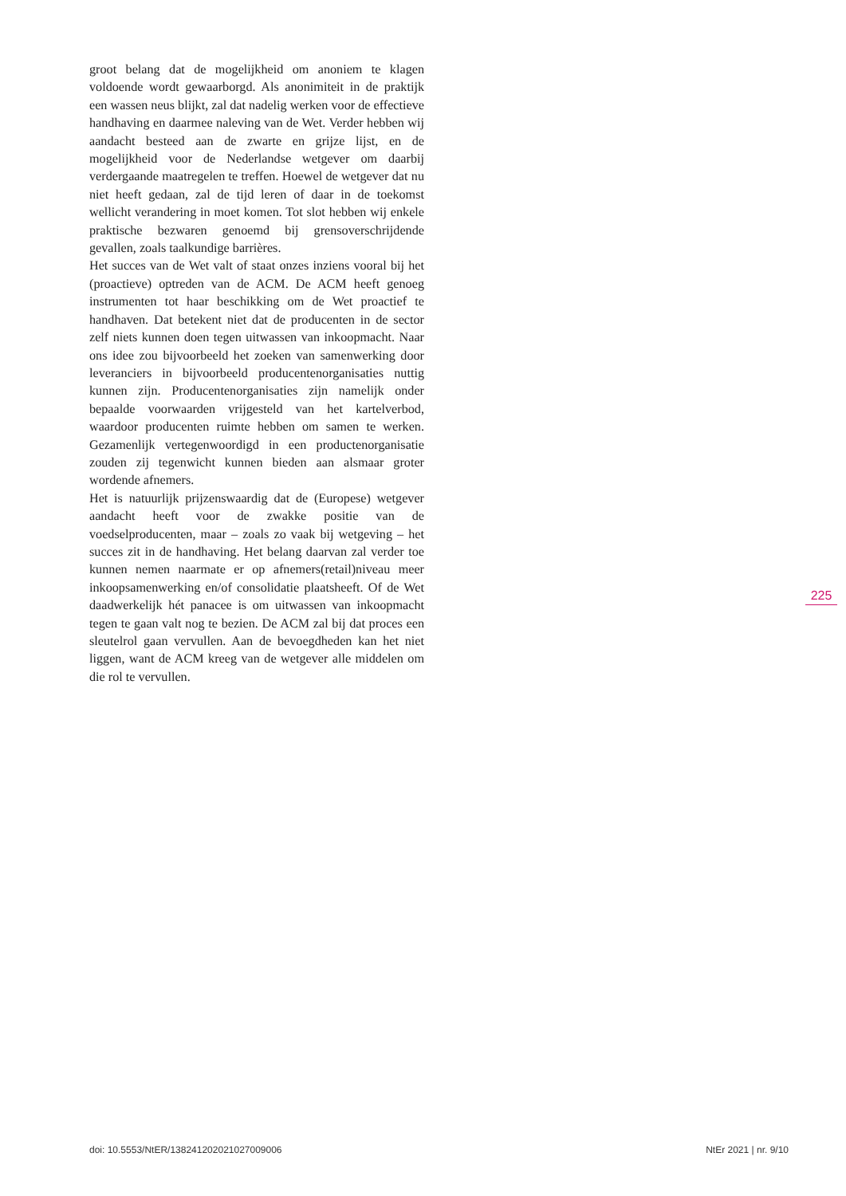groot belang dat de mogelijkheid om anoniem te klagen voldoende wordt gewaarborgd. Als anonimiteit in de praktijk een wassen neus blijkt, zal dat nadelig werken voor de effectieve handhaving en daarmee naleving van de Wet. Verder hebben wij aandacht besteed aan de zwarte en grijze lijst, en de mogelijkheid voor de Nederlandse wetgever om daarbij verdergaande maatregelen te treffen. Hoewel de wetgever dat nu niet heeft gedaan, zal de tijd leren of daar in de toekomst wellicht verandering in moet komen. Tot slot hebben wij enkele praktische bezwaren genoemd bij grensoverschrijdende gevallen, zoals taalkundige barrières.
Het succes van de Wet valt of staat onzes inziens vooral bij het (proactieve) optreden van de ACM. De ACM heeft genoeg instrumenten tot haar beschikking om de Wet proactief te handhaven. Dat betekent niet dat de producenten in de sector zelf niets kunnen doen tegen uitwassen van inkoopmacht. Naar ons idee zou bijvoorbeeld het zoeken van samenwerking door leveranciers in bijvoorbeeld producentenorganisaties nuttig kunnen zijn. Producentenorganisaties zijn namelijk onder bepaalde voorwaarden vrijgesteld van het kartelverbod, waardoor producenten ruimte hebben om samen te werken. Gezamenlijk vertegenwoordigd in een productenorganisatie zouden zij tegenwicht kunnen bieden aan alsmaar groter wordende afnemers.
Het is natuurlijk prijzenswaardig dat de (Europese) wetgever aandacht heeft voor de zwakke positie van de voedselproducenten, maar – zoals zo vaak bij wetgeving – het succes zit in de handhaving. Het belang daarvan zal verder toe kunnen nemen naarmate er op afnemers(retail)niveau meer inkoopsamenwerking en/of consolidatie plaatsheeft. Of de Wet daadwerkelijk hét panacee is om uitwassen van inkoopmacht tegen te gaan valt nog te bezien. De ACM zal bij dat proces een sleutelrol gaan vervullen. Aan de bevoegdheden kan het niet liggen, want de ACM kreeg van de wetgever alle middelen om die rol te vervullen.
225
doi: 10.5553/NtER/138241202021027009006 NtEr 2021 | nr. 9/10